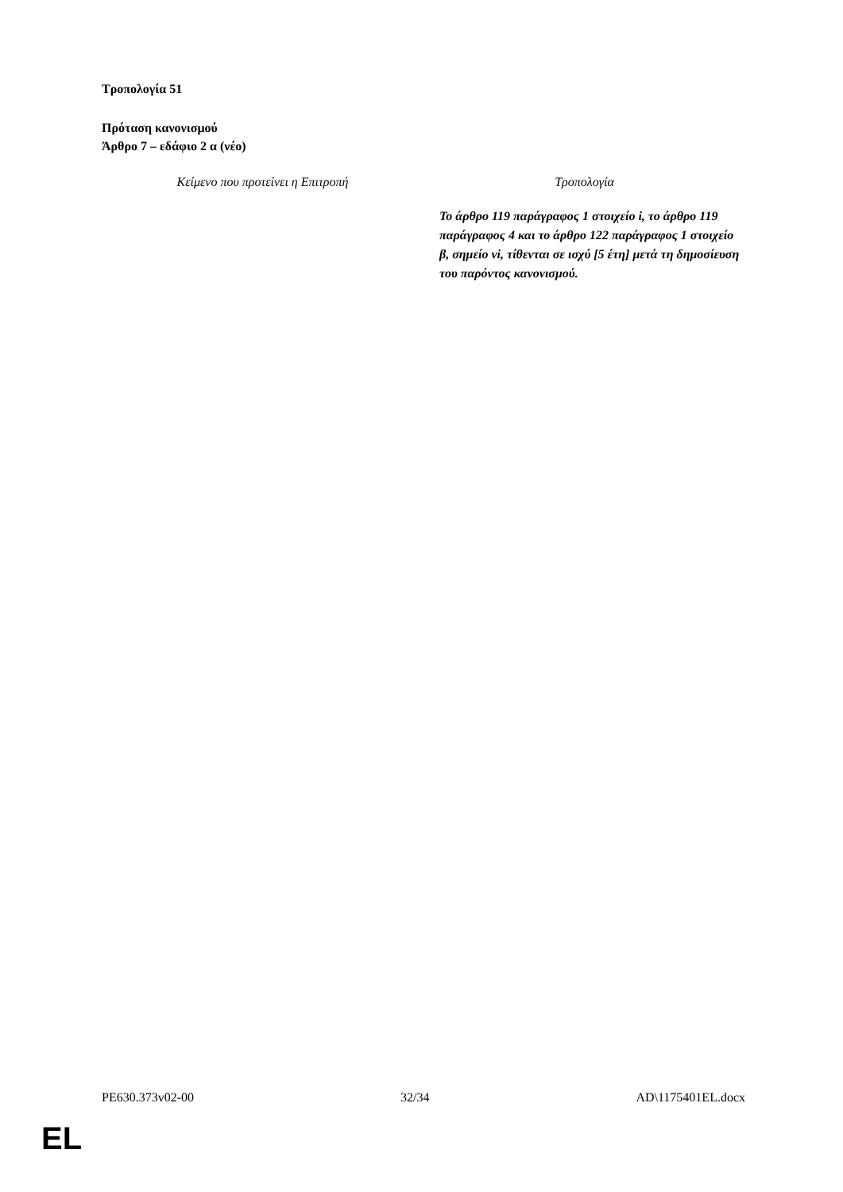Τροπολογία 51
Πρόταση κανονισμού
Άρθρο 7 – εδάφιο 2 α (νέο)
| Κείμενο που προτείνει η Επιτροπή | Τροπολογία |
| | Το άρθρο 119 παράγραφος 1 στοιχείο i, το άρθρο 119 παράγραφος 4 και το άρθρο 122 παράγραφος 1 στοιχείο β, σημείο vi, τίθενται σε ισχύ [5 έτη] μετά τη δημοσίευση του παρόντος κανονισμού. |
PE630.373v02-00 32/34 AD\1175401EL.docx
EL